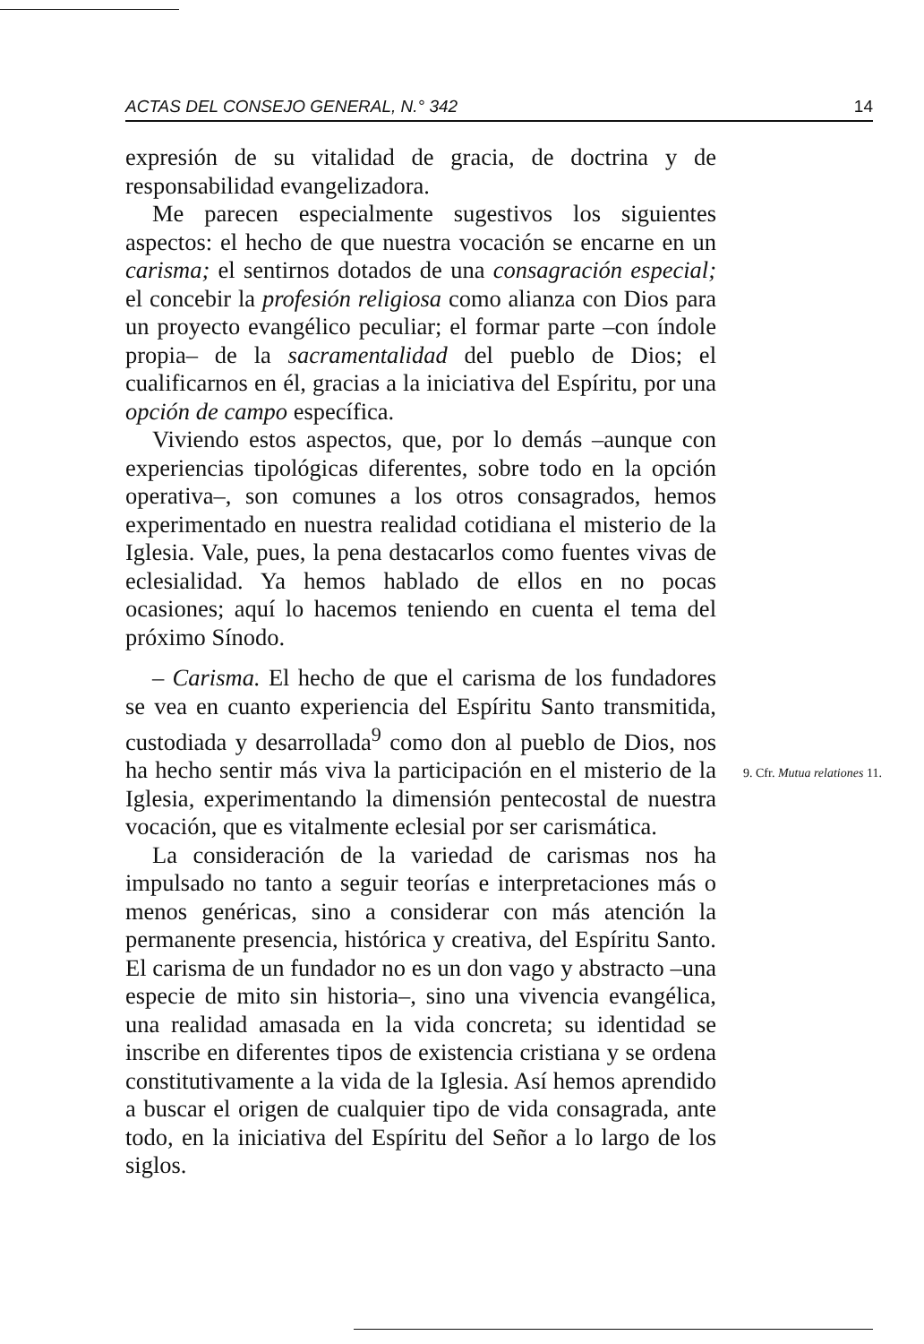ACTAS DEL CONSEJO GENERAL, N.° 342 14
expresión de su vitalidad de gracia, de doctrina y de responsabilidad evangelizadora.
Me parecen especialmente sugestivos los siguientes aspectos: el hecho de que nuestra vocación se encarne en un carisma; el sentirnos dotados de una consagración especial; el concebir la profesión religiosa como alianza con Dios para un proyecto evangélico peculiar; el formar parte –con índole propia– de la sacramentalidad del pueblo de Dios; el cualificarnos en él, gracias a la iniciativa del Espíritu, por una opción de campo específica.
Viviendo estos aspectos, que, por lo demás –aunque con experiencias tipológicas diferentes, sobre todo en la opción operativa–, son comunes a los otros consagrados, hemos experimentado en nuestra realidad cotidiana el misterio de la Iglesia. Vale, pues, la pena destacarlos como fuentes vivas de eclesialidad. Ya hemos hablado de ellos en no pocas ocasiones; aquí lo hacemos teniendo en cuenta el tema del próximo Sínodo.
– Carisma. El hecho de que el carisma de los fundadores se vea en cuanto experiencia del Espíritu Santo transmitida, custodiada y desarrollada<sup>9</sup> como don al pueblo de Dios, nos ha hecho sentir más viva la participación en el misterio de la Iglesia, experimentando la dimensión pentecostal de nuestra vocación, que es vitalmente eclesial por ser carismática.
La consideración de la variedad de carismas nos ha impulsado no tanto a seguir teorías e interpretaciones más o menos genéricas, sino a considerar con más atención la permanente presencia, histórica y creativa, del Espíritu Santo. El carisma de un fundador no es un don vago y abstracto –una especie de mito sin historia–, sino una vivencia evangélica, una realidad amasada en la vida concreta; su identidad se inscribe en diferentes tipos de existencia cristiana y se ordena constitutivamente a la vida de la Iglesia. Así hemos aprendido a buscar el origen de cualquier tipo de vida consagrada, ante todo, en la iniciativa del Espíritu del Señor a lo largo de los siglos.
9. Cfr. Mutua relationes 11.